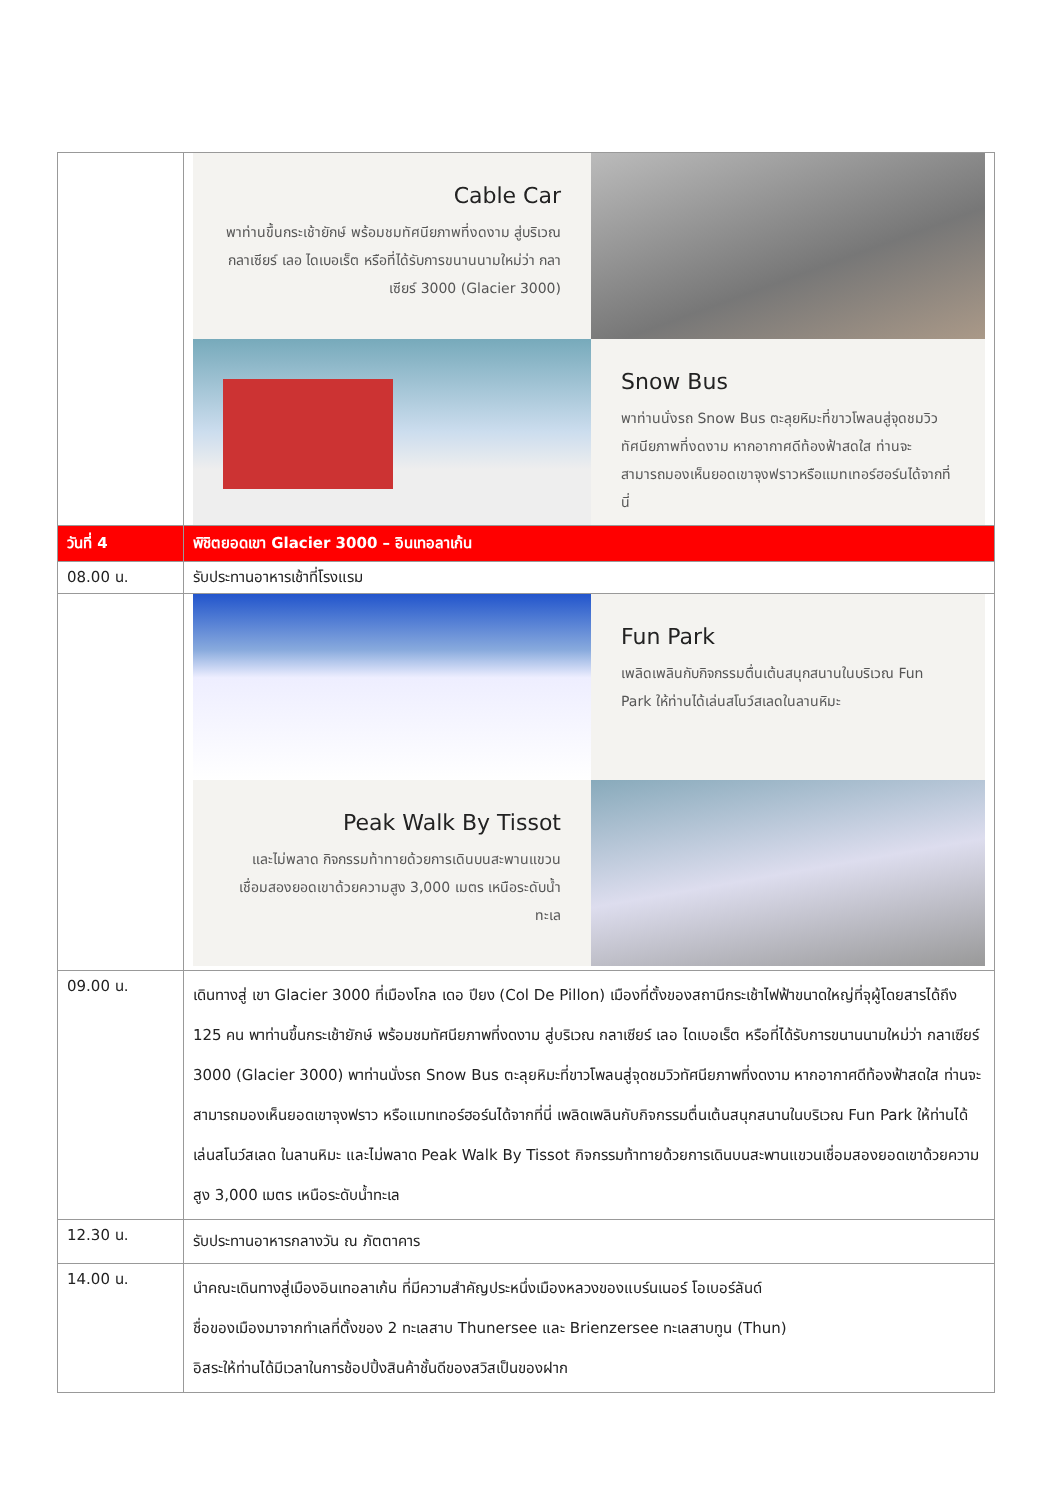| | Cable Car พาท่านขึ้นกระเช้ายักษ์ พร้อมชมทัศนียภาพที่งดงาม สู่บริเวณกลาเซียร์ เลอ ไดเบอเร็ต หรือที่ได้รับการขนานนามใหม่ว่า กลาเซียร์ 3000 (Glacier 3000) Snow Bus พาท่านนั่งรถ Snow Bus ตะลุยหิมะที่ขาวโพลนสู่จุดชมวิวทัศนียภาพที่งดงาม หากอากาศดีท้องฟ้าสดใส ท่านจะสามารถมองเห็นยอดเขาจุงฟราวหรือแมทเทอร์ฮอร์นได้จากที่นี่ |
| วันที่ 4 | พิชิตยอดเขา Glacier 3000 – อินเทอลาเก้น |
| 08.00 น. | รับประทานอาหารเช้าที่โรงแรม |
| | Fun Park เพลิดเพลินกับกิจกรรมตื่นเต้นสนุกสนานในบริเวณ Fun Park ให้ท่านได้เล่นสโนว์สเลดในลานหิมะ Peak Walk By Tissot และไม่พลาด กิจกรรมท้าทายด้วยการเดินบนสะพานแขวนเชื่อมสองยอดเขาด้วยความสูง 3,000 เมตร เหนือระดับน้ำทะเล |
| 09.00 น. | เดินทางสู่ เขา Glacier 3000 ที่เมืองโกล เดอ ปียง (Col De Pillon) เมืองที่ตั้งของสถานีกระเช้าไฟฟ้าขนาดใหญ่ที่จุผู้โดยสารได้ถึง 125 คน พาท่านขึ้นกระเช้ายักษ์ พร้อมชมทัศนียภาพที่งดงาม สู่บริเวณ กลาเซียร์ เลอ ไดเบอเร็ต หรือที่ได้รับการขนานนามใหม่ว่า กลาเซียร์ 3000 (Glacier 3000) พาท่านนั่งรถ Snow Bus ตะลุยหิมะที่ขาวโพลนสู่จุดชมวิวทัศนียภาพที่งดงาม หากอากาศดีท้องฟ้าสดใส ท่านจะสามารถมองเห็นยอดเขาจุงฟราว หรือแมทเทอร์ฮอร์นได้จากที่นี่ เพลิดเพลินกับกิจกรรมตื่นเต้นสนุกสนานในบริเวณ Fun Park ให้ท่านได้เล่นสโนว์สเลด ในลานหิมะ และไม่พลาด Peak Walk By Tissot กิจกรรมท้าทายด้วยการเดินบนสะพานแขวนเชื่อมสองยอดเขาด้วยความสูง 3,000 เมตร เหนือระดับน้ำทะเล |
| 12.30 น. | รับประทานอาหารกลางวัน ณ ภัตตาคาร |
| 14.00 น. | นำคณะเดินทางสู่เมืองอินเทอลาเก้น ที่มีความสำคัญประหนึ่งเมืองหลวงของแบร์นเนอร์ โอเบอร์ลันด์ ชื่อของเมืองมาจากทำเลที่ตั้งของ 2 ทะเลสาบ Thunersee และ Brienzersee ทะเลสาบทูน (Thun) อิสระให้ท่านได้มีเวลาในการช้อปปิ้งสินค้าชั้นดีของสวิสเป็นของฝาก |